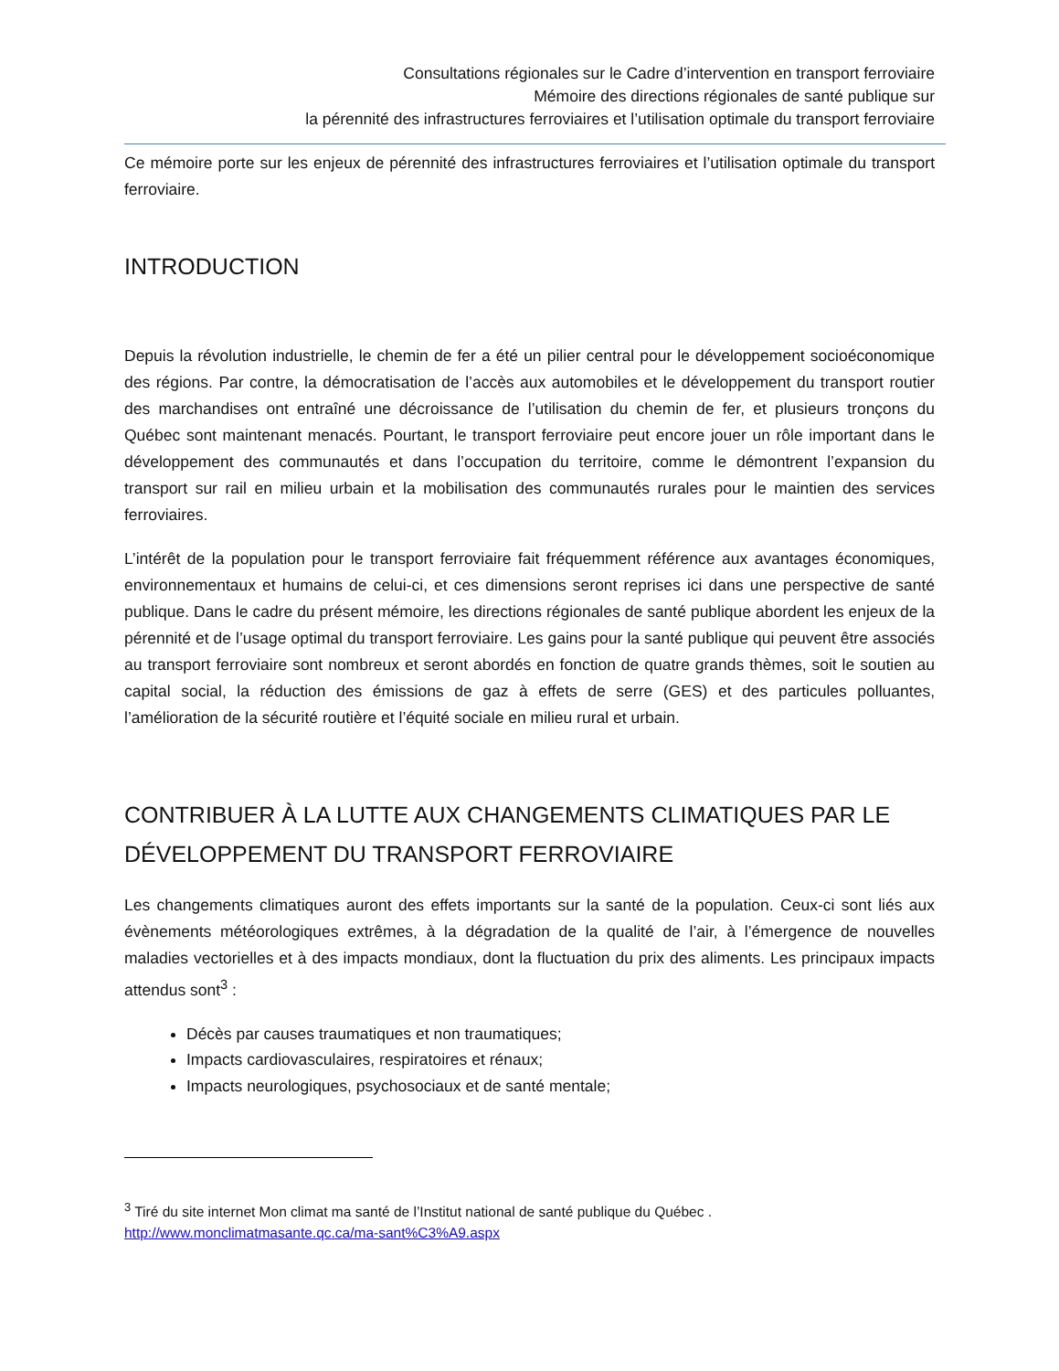Consultations régionales sur le Cadre d’intervention en transport ferroviaire
Mémoire des directions régionales de santé publique sur
la pérennité des infrastructures ferroviaires et l’utilisation optimale du transport ferroviaire
Ce mémoire porte sur les enjeux de pérennité des infrastructures ferroviaires et l’utilisation optimale du transport ferroviaire.
INTRODUCTION
Depuis la révolution industrielle, le chemin de fer a été un pilier central pour le développement socioéconomique des régions. Par contre, la démocratisation de l’accès aux automobiles et le développement du transport routier des marchandises ont entraîné une décroissance de l’utilisation du chemin de fer, et plusieurs tronçons du Québec sont maintenant menacés. Pourtant, le transport ferroviaire peut encore jouer un rôle important dans le développement des communautés et dans l’occupation du territoire, comme le démontrent l’expansion du transport sur rail en milieu urbain et la mobilisation des communautés rurales pour le maintien des services ferroviaires.
L’intérêt de la population pour le transport ferroviaire fait fréquemment référence aux avantages économiques, environnementaux et humains de celui-ci, et ces dimensions seront reprises ici dans une perspective de santé publique. Dans le cadre du présent mémoire, les directions régionales de santé publique abordent les enjeux de la pérennité et de l’usage optimal du transport ferroviaire. Les gains pour la santé publique qui peuvent être associés au transport ferroviaire sont nombreux et seront abordés en fonction de quatre grands thèmes, soit le soutien au capital social, la réduction des émissions de gaz à effets de serre (GES) et des particules polluantes, l’amélioration de la sécurité routière et l’équité sociale en milieu rural et urbain.
CONTRIBUER À LA LUTTE AUX CHANGEMENTS CLIMATIQUES PAR LE DÉVELOPPEMENT DU TRANSPORT FERROVIAIRE
Les changements climatiques auront des effets importants sur la santé de la population. Ceux-ci sont liés aux évènements météorologiques extrêmes, à la dégradation de la qualité de l’air, à l’émergence de nouvelles maladies vectorielles et à des impacts mondiaux, dont la fluctuation du prix des aliments. Les principaux impacts attendus sont<sup>3</sup> :
Décès par causes traumatiques et non traumatiques;
Impacts cardiovasculaires, respiratoires et rénaux;
Impacts neurologiques, psychosociaux et de santé mentale;
<sup>3</sup> Tiré du site internet Mon climat ma santé de l’Institut national de santé publique du Québec .
http://www.monclimatmasante.qc.ca/ma-sant%C3%A9.aspx